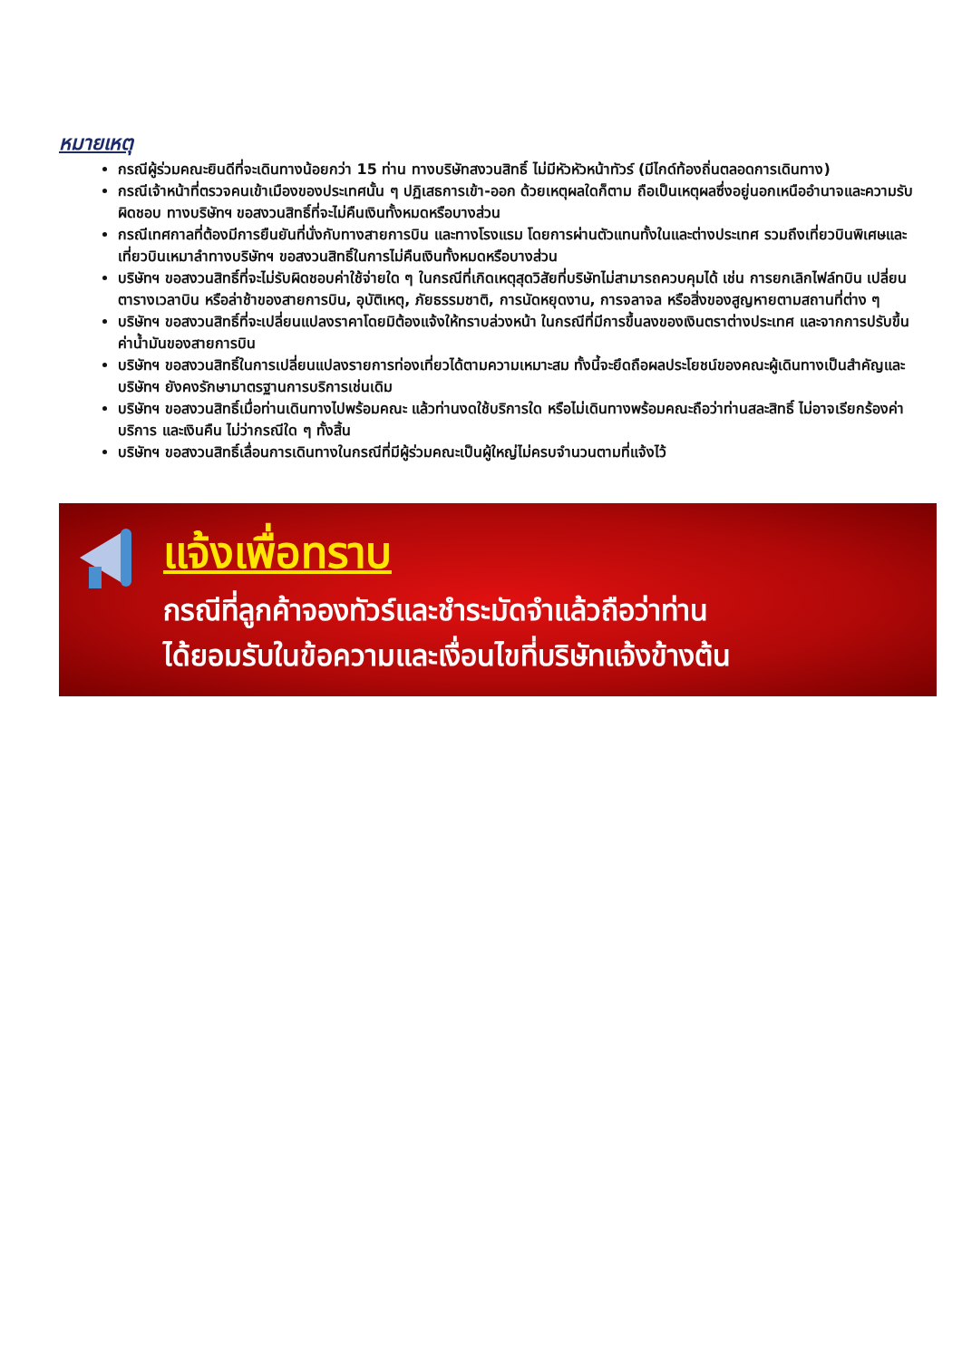หมายเหตุ
กรณีผู้ร่วมคณะยินดีที่จะเดินทางน้อยกว่า 15 ท่าน ทางบริษัทสงวนสิทธิ์ ไม่มีหัวหัวหน้าทัวร์ (มีไกด์ท้องถิ่นตลอดการเดินทาง)
กรณีเจ้าหน้าที่ตรวจคนเข้าเมืองของประเทศนั้น ๆ ปฏิเสธการเข้า-ออก ด้วยเหตุผลใดก็ตาม ถือเป็นเหตุผลซึ่งอยู่นอกเหนืออำนาจและความรับผิดชอบ ทางบริษัทฯ ขอสงวนสิทธิ์ที่จะไม่คืนเงินทั้งหมดหรือบางส่วน
กรณีเทศกาลที่ต้องมีการยืนยันที่นั่งกับทางสายการบิน และทางโรงแรม โดยการผ่านตัวแทนทั้งในและต่างประเทศ รวมถึงเที่ยวบินพิเศษและเที่ยวบินเหมาลำทางบริษัทฯ ขอสงวนสิทธิ์ในการไม่คืนเงินทั้งหมดหรือบางส่วน
บริษัทฯ ขอสงวนสิทธิ์ที่จะไม่รับผิดชอบค่าใช้จ่ายใด ๆ ในกรณีที่เกิดเหตุสุดวิสัยที่บริษัทไม่สามารถควบคุมได้ เช่น การยกเลิกไฟล์ทบิน เปลี่ยนตารางเวลาบิน หรือล่าช้าของสายการบิน, อุบัติเหตุ, ภัยธรรมชาติ, การนัดหยุดงาน, การจลาจล หรือสิ่งของสูญหายตามสถานที่ต่าง ๆ
บริษัทฯ ขอสงวนสิทธิ์ที่จะเปลี่ยนแปลงราคาโดยมิต้องแจ้งให้ทราบล่วงหน้า ในกรณีที่มีการขึ้นลงของเงินตราต่างประเทศ และจากการปรับขึ้นค่าน้ำมันของสายการบิน
บริษัทฯ ขอสงวนสิทธิ์ในการเปลี่ยนแปลงรายการท่องเที่ยวได้ตามความเหมาะสม ทั้งนี้จะยึดถือผลประโยชน์ของคณะผู้เดินทางเป็นสำคัญและบริษัทฯ ยังคงรักษามาตรฐานการบริการเช่นเดิม
บริษัทฯ ขอสงวนสิทธิ์เมื่อท่านเดินทางไปพร้อมคณะ แล้วท่านงดใช้บริการใด หรือไม่เดินทางพร้อมคณะถือว่าท่านสละสิทธิ์ ไม่อาจเรียกร้องค่าบริการ และเงินคืน ไม่ว่ากรณีใด ๆ ทั้งสิ้น
บริษัทฯ ขอสงวนสิทธิ์เลื่อนการเดินทางในกรณีที่มีผู้ร่วมคณะเป็นผู้ใหญ่ไม่ครบจำนวนตามที่แจ้งไว้
แจ้งเพื่อทราบ
กรณีที่ลูกค้าจองทัวร์และชำระมัดจำแล้วถือว่าท่าน
ได้ยอมรับในข้อความและเงื่อนไขที่บริษัทแจ้งข้างต้น